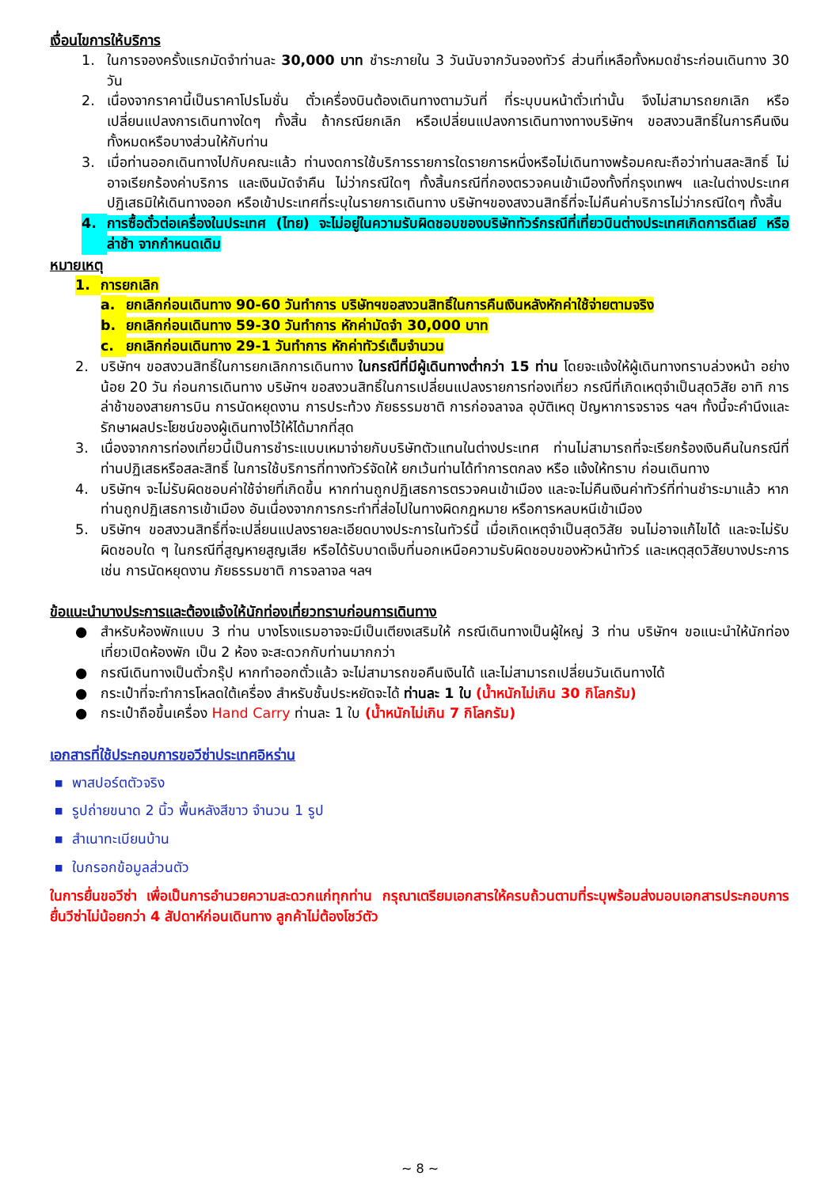เงื่อนไขการให้บริการ
1. ในการจองครั้งแรกมัดจำท่านละ 30,000 บาท ชำระภายใน 3 วันนับจากวันจองทัวร์ ส่วนที่เหลือทั้งหมดชำระก่อนเดินทาง 30 วัน
2. เนื่องจากราคานี้เป็นราคาโปรโมชั่น ตั๋วเครื่องบินต้องเดินทางตามวันที่ ที่ระบุบนหน้าตั๋วเท่านั้น จึงไม่สามารถยกเลิก หรือเปลี่ยนแปลงการเดินทางใดๆ ทั้งสิ้น ถ้ากรณียกเลิก หรือเปลี่ยนแปลงการเดินทางทางบริษัทฯ ขอสงวนสิทธิ์ในการคืนเงิน ทั้งหมดหรือบางส่วนให้กับท่าน
3. เมื่อท่านออกเดินทางไปกับคณะแล้ว ท่านงดการใช้บริการรายการใดรายการหนึ่งหรือไม่เดินทางพร้อมคณะถือว่าท่านสละสิทธิ์ ไม่อาจเรียกร้องค่าบริการ และเงินมัดจำคืน ไม่ว่ากรณีใดๆ ทั้งสิ้นกรณีที่กองตรวจคนเข้าเมืองทั้งที่กรุงเทพฯ และในต่างประเทศปฏิเสธมิให้เดินทางออก หรือเข้าประเทศที่ระบุในรายการเดินทาง บริษัทฯของสงวนสิทธิ์ที่จะไม่คืนค่าบริการไม่ว่ากรณีใดๆ ทั้งสิ้น
4. การซื้อตั๋วต่อเครื่องในประเทศ (ไทย) จะไม่อยู่ในความรับผิดชอบของบริษัททัวร์กรณีที่เที่ยวบินต่างประเทศเกิดการดีเลย์ หรือล่าช้า จากกำหนดเดิม
หมายเหตุ
1. การยกเลิก
a. ยกเลิกก่อนเดินทาง 90-60 วันทำการ บริษัทฯขอสงวนสิทธิ์ในการคืนเงินหลังหักค่าใช้จ่ายตามจริง
b. ยกเลิกก่อนเดินทาง 59-30 วันทำการ หักค่ามัดจำ 30,000 บาท
c. ยกเลิกก่อนเดินทาง 29-1 วันทำการ หักค่าทัวร์เต็มจำนวน
2. บริษัทฯ ขอสงวนสิทธิ์ในการยกเลิกการเดินทาง ในกรณีที่มีผู้เดินทางต่ำกว่า 15 ท่าน โดยจะแจ้งให้ผู้เดินทางทราบล่วงหน้า อย่างน้อย 20 วัน ก่อนการเดินทาง บริษัทฯ ขอสงวนสิทธิ์ในการเปลี่ยนแปลงรายการท่องเที่ยว กรณีที่เกิดเหตุจำเป็นสุดวิสัย อาทิ การล่าช้าของสายการบิน การนัดหยุดงาน การประท้วง ภัยธรรมชาติ การก่อจลาจล อุบัติเหตุ ปัญหาการจราจร ฯลฯ ทั้งนี้จะคำนึงและรักษาผลประโยชน์ของผู้เดินทางไว้ให้ได้มากที่สุด
3. เนื่องจากการท่องเที่ยวนี้เป็นการชำระแบบเหมาจ่ายกับบริษัทตัวแทนในต่างประเทศ ท่านไม่สามารถที่จะเรียกร้องเงินคืนในกรณีที่ท่านปฏิเสธหรือสละสิทธิ์ ในการใช้บริการที่ทางทัวร์จัดให้ ยกเว้นท่านได้ทำการตกลง หรือ แจ้งให้ทราบ ก่อนเดินทาง
4. บริษัทฯ จะไม่รับผิดชอบค่าใช้จ่ายที่เกิดขึ้น หากท่านถูกปฏิเสธการตรวจคนเข้าเมือง และจะไม่คืนเงินค่าทัวร์ที่ท่านชำระมาแล้ว หากท่านถูกปฏิเสธการเข้าเมือง อันเนื่องจากการกระทำที่ส่อไปในทางผิดกฎหมาย หรือการหลบหนีเข้าเมือง
5. บริษัทฯ ขอสงวนสิทธิ์ที่จะเปลี่ยนแปลงรายละเอียดบางประการในทัวร์นี้ เมื่อเกิดเหตุจำเป็นสุดวิสัย จนไม่อาจแก้ไขได้ และจะไม่รับผิดชอบใด ๆ ในกรณีที่สูญหายสูญเสีย หรือได้รับบาดเจ็บที่นอกเหนือความรับผิดชอบของหัวหน้าทัวร์ และเหตุสุดวิสัยบางประการ เช่น การนัดหยุดงาน ภัยธรรมชาติ การจลาจล ฯลฯ
ข้อแนะนำบางประการและต้องแจ้งให้นักท่องเที่ยวทราบก่อนการเดินทาง
● สำหรับห้องพักแบบ 3 ท่าน บางโรงแรมอาจจะมีเป็นเตียงเสริมให้ กรณีเดินทางเป็นผู้ใหญ่ 3 ท่าน บริษัทฯ ขอแนะนำให้นักท่องเที่ยวเปิดห้องพัก เป็น 2 ห้อง จะสะดวกกับท่านมากกว่า
● กรณีเดินทางเป็นตั๋วกรุ๊ป หากทำออกตั๋วแล้ว จะไม่สามารถขอคืนเงินได้ และไม่สามารถเปลี่ยนวันเดินทางได้
● กระเป๋าที่จะทำการโหลดใต้เครื่อง สำหรับชั้นประหยัดจะได้ ท่านละ 1 ใบ (น้ำหนักไม่เกิน 30 กิโลกรัม)
● กระเป๋าถือขึ้นเครื่อง Hand Carry ท่านละ 1 ใบ (น้ำหนักไม่เกิน 7 กิโลกรัม)
เอกสารที่ใช้ประกอบการขอวีซ่าประเทศอิหร่าน
■ พาสปอร์ตตัวจริง
■ รูปถ่ายขนาด 2 นิ้ว พื้นหลังสีขาว จำนวน 1 รูป
■ สำเนาทะเบียนบ้าน
■ ใบกรอกข้อมูลส่วนตัว
ในการยื่นขอวีซ่า เพื่อเป็นการอำนวยความสะดวกแก่ทุกท่าน กรุณาเตรียมเอกสารให้ครบถ้วนตามที่ระบุพร้อมส่งมอบเอกสารประกอบการยื่นวีซ่าไม่น้อยกว่า 4 สัปดาห์ก่อนเดินทาง ลูกค้าไม่ต้องโชว์ตัว
~ 8 ~